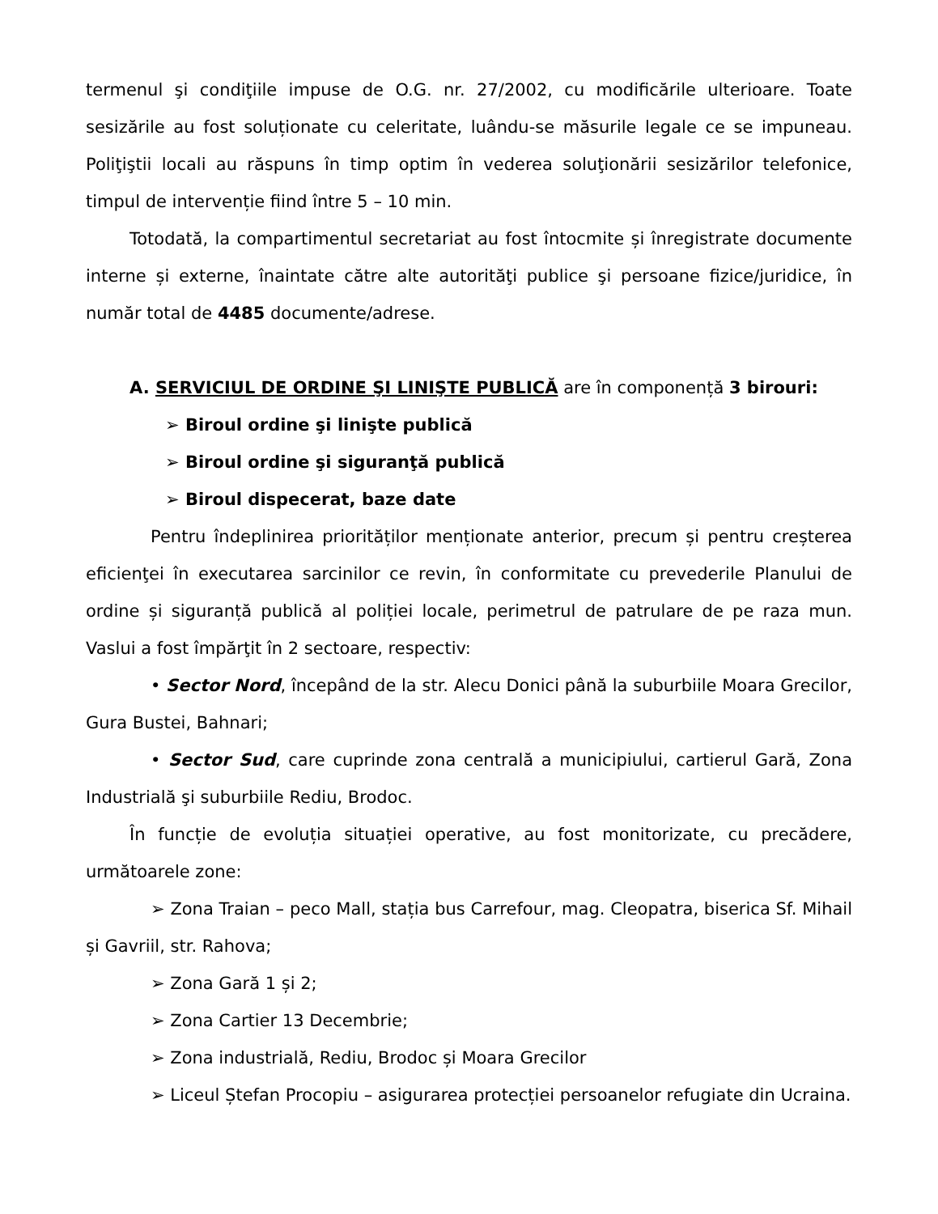termenul şi condiţiile impuse de O.G. nr. 27/2002, cu modificările ulterioare. Toate sesizările au fost soluționate cu celeritate, luându-se măsurile legale ce se impuneau. Poliţiştii locali au răspuns în timp optim în vederea soluţionării sesizărilor telefonice, timpul de intervenție fiind între 5 – 10 min.
Totodată, la compartimentul secretariat au fost întocmite și înregistrate documente interne și externe, înaintate către alte autorităţi publice şi persoane fizice/juridice, în număr total de 4485 documente/adrese.
A. SERVICIUL DE ORDINE ŞI LINIŞTE PUBLICĂ are în componență 3 birouri:
➢ Biroul ordine şi linişte publică
➢ Biroul ordine şi siguranţă publică
➢ Biroul dispecerat, baze date
Pentru îndeplinirea priorităților menționate anterior, precum și pentru creșterea eficienţei în executarea sarcinilor ce revin, în conformitate cu prevederile Planului de ordine și siguranță publică al poliției locale, perimetrul de patrulare de pe raza mun. Vaslui a fost împărţit în 2 sectoare, respectiv:
• Sector Nord, începând de la str. Alecu Donici până la suburbiile Moara Grecilor, Gura Bustei, Bahnari;
• Sector Sud, care cuprinde zona centrală a municipiului, cartierul Gară, Zona Industrială şi suburbiile Rediu, Brodoc.
În funcție de evoluția situației operative, au fost monitorizate, cu precădere, următoarele zone:
➢ Zona Traian – peco Mall, stația bus Carrefour, mag. Cleopatra, biserica Sf. Mihail și Gavriil, str. Rahova;
➢ Zona Gară 1 și 2;
➢ Zona Cartier 13 Decembrie;
➢ Zona industrială, Rediu, Brodoc și Moara Grecilor
➢ Liceul Ștefan Procopiu – asigurarea protecției persoanelor refugiate din Ucraina.